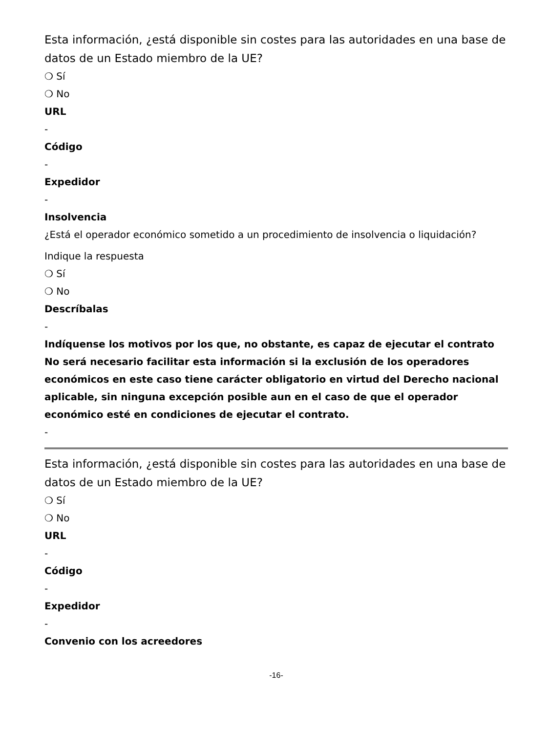Esta información, ¿está disponible sin costes para las autoridades en una base de datos de un Estado miembro de la UE?
❍ Sí
❍ No
URL
-
Código
-
Expedidor
-
Insolvencia
¿Está el operador económico sometido a un procedimiento de insolvencia o liquidación?
Indique la respuesta
❍ Sí
❍ No
Descríbalas
-
Indíquense los motivos por los que, no obstante, es capaz de ejecutar el contrato No será necesario facilitar esta información si la exclusión de los operadores económicos en este caso tiene carácter obligatorio en virtud del Derecho nacional aplicable, sin ninguna excepción posible aun en el caso de que el operador económico esté en condiciones de ejecutar el contrato.
-
Esta información, ¿está disponible sin costes para las autoridades en una base de datos de un Estado miembro de la UE?
❍ Sí
❍ No
URL
-
Código
-
Expedidor
-
Convenio con los acreedores
-16-